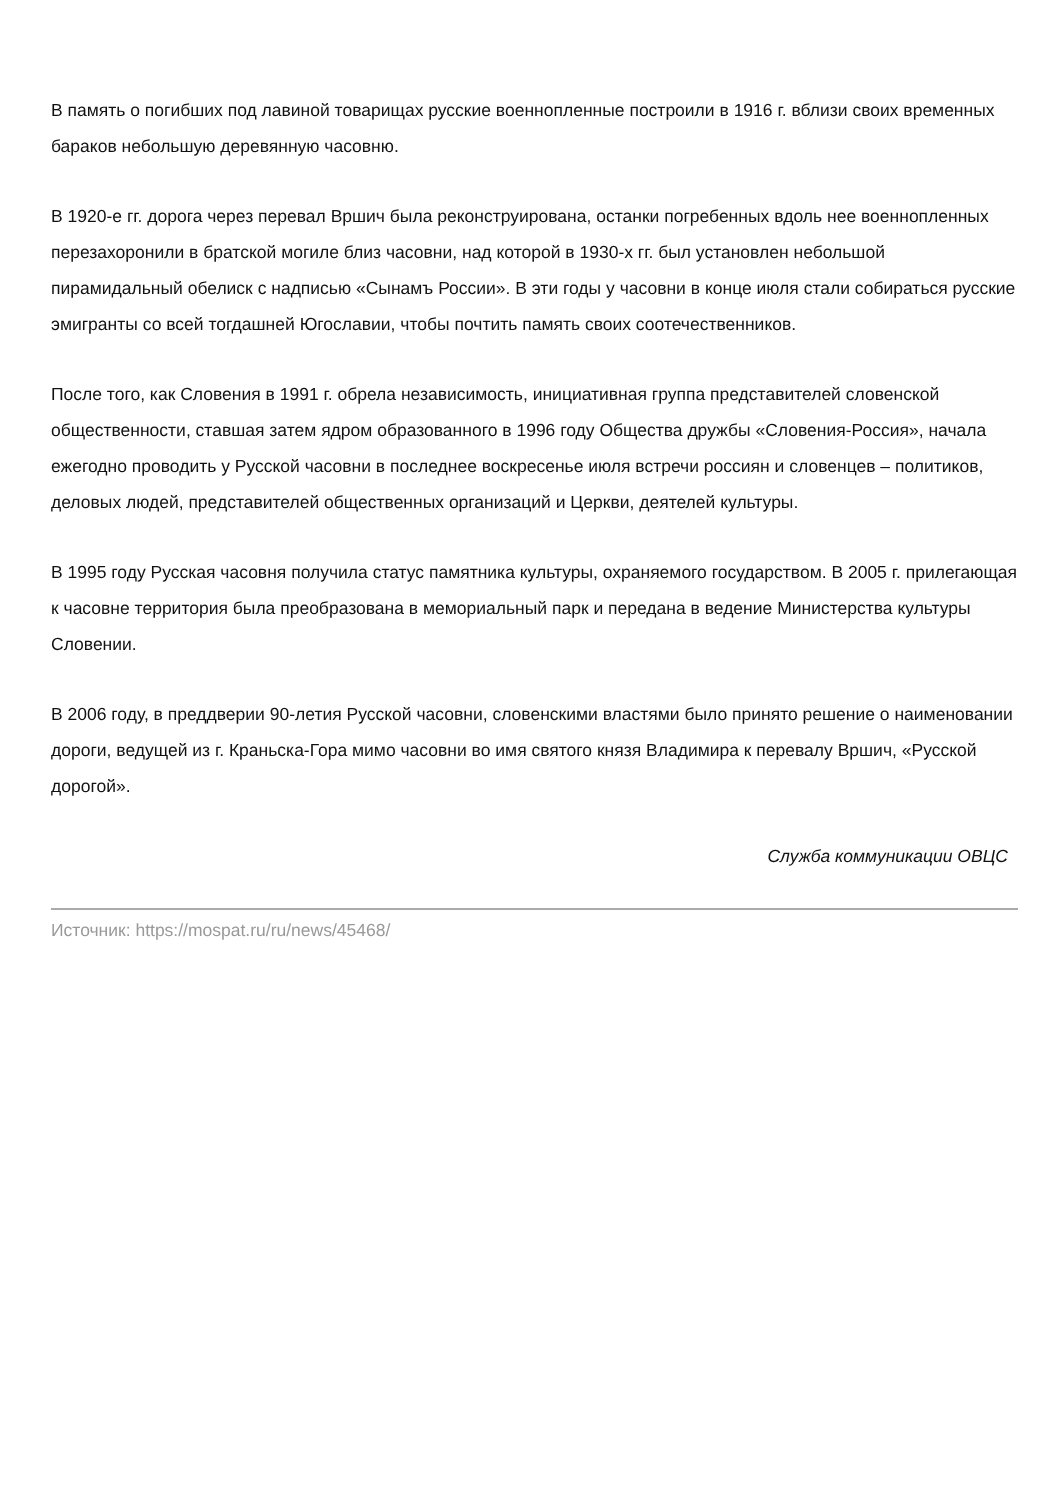В память о погибших под лавиной товарищах русские военнопленные построили в 1916 г. вблизи своих временных бараков небольшую деревянную часовню.
В 1920-е гг. дорога через перевал Вршич была реконструирована, останки погребенных вдоль нее военнопленных перезахоронили в братской могиле близ часовни, над которой в 1930-х гг. был установлен небольшой пирамидальный обелиск с надписью «Сынамъ России». В эти годы у часовни в конце июля стали собираться русские эмигранты со всей тогдашней Югославии, чтобы почтить память своих соотечественников.
После того, как Словения в 1991 г. обрела независимость, инициативная группа представителей словенской общественности, ставшая затем ядром образованного в 1996 году Общества дружбы «Словения-Россия», начала ежегодно проводить у Русской часовни в последнее воскресенье июля встречи россиян и словенцев – политиков, деловых людей, представителей общественных организаций и Церкви, деятелей культуры.
В 1995 году Русская часовня получила статус памятника культуры, охраняемого государством. В 2005 г. прилегающая к часовне территория была преобразована в мемориальный парк и передана в ведение Министерства культуры Словении.
В 2006 году, в преддверии 90-летия Русской часовни, словенскими властями было принято решение о наименовании дороги, ведущей из г. Краньска-Гора мимо часовни во имя святого князя Владимира к перевалу Вршич, «Русской дорогой».
Служба коммуникации ОВЦС
Источник: https://mospat.ru/ru/news/45468/